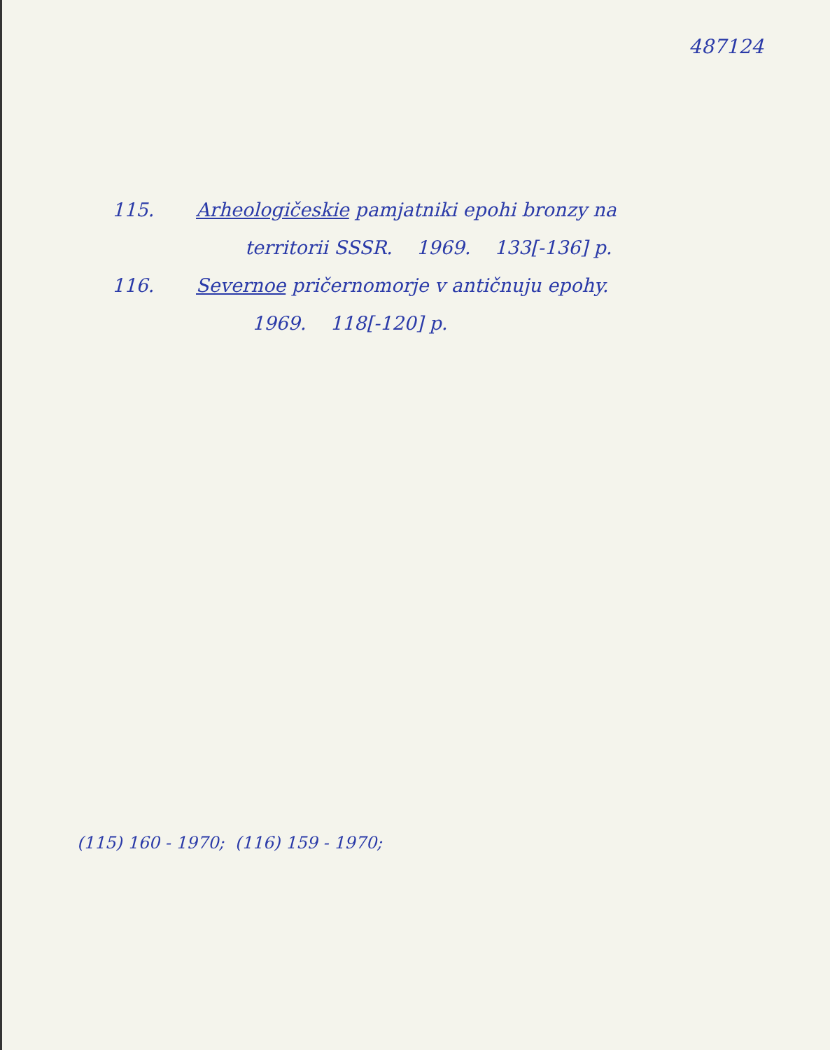487124
115. Arheologičeskie pamjatniki epohi bronzy na
territorii SSSR. 1969. 133[-136] p.
116. Severnoe pričernomorje v antičnuju epohy.
1969. 118[-120] p.
(115) 160 - 1970; (116) 159 - 1970;